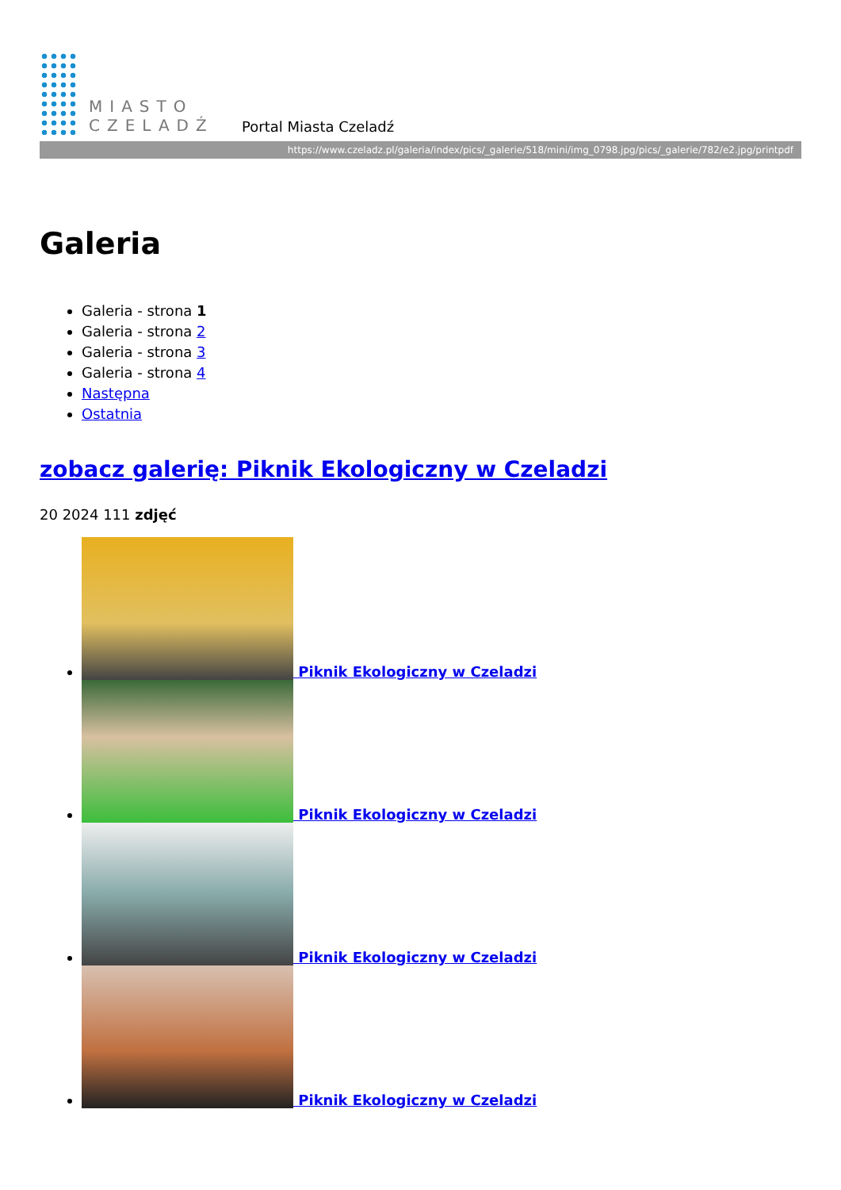MIASTO
CZELADŹ
Portal Miasta Czeladź
https://www.czeladz.pl/galeria/index/pics/_galerie/518/mini/img_0798.jpg/pics/_galerie/782/e2.jpg/printpdf
Galeria
Galeria - strona 1
Galeria - strona 2
Galeria - strona 3
Galeria - strona 4
Następna
Ostatnia
zobacz galerię: Piknik Ekologiczny w Czeladzi
20 2024 111 zdjęć
Piknik Ekologiczny w Czeladzi
Piknik Ekologiczny w Czeladzi
Piknik Ekologiczny w Czeladzi
Piknik Ekologiczny w Czeladzi